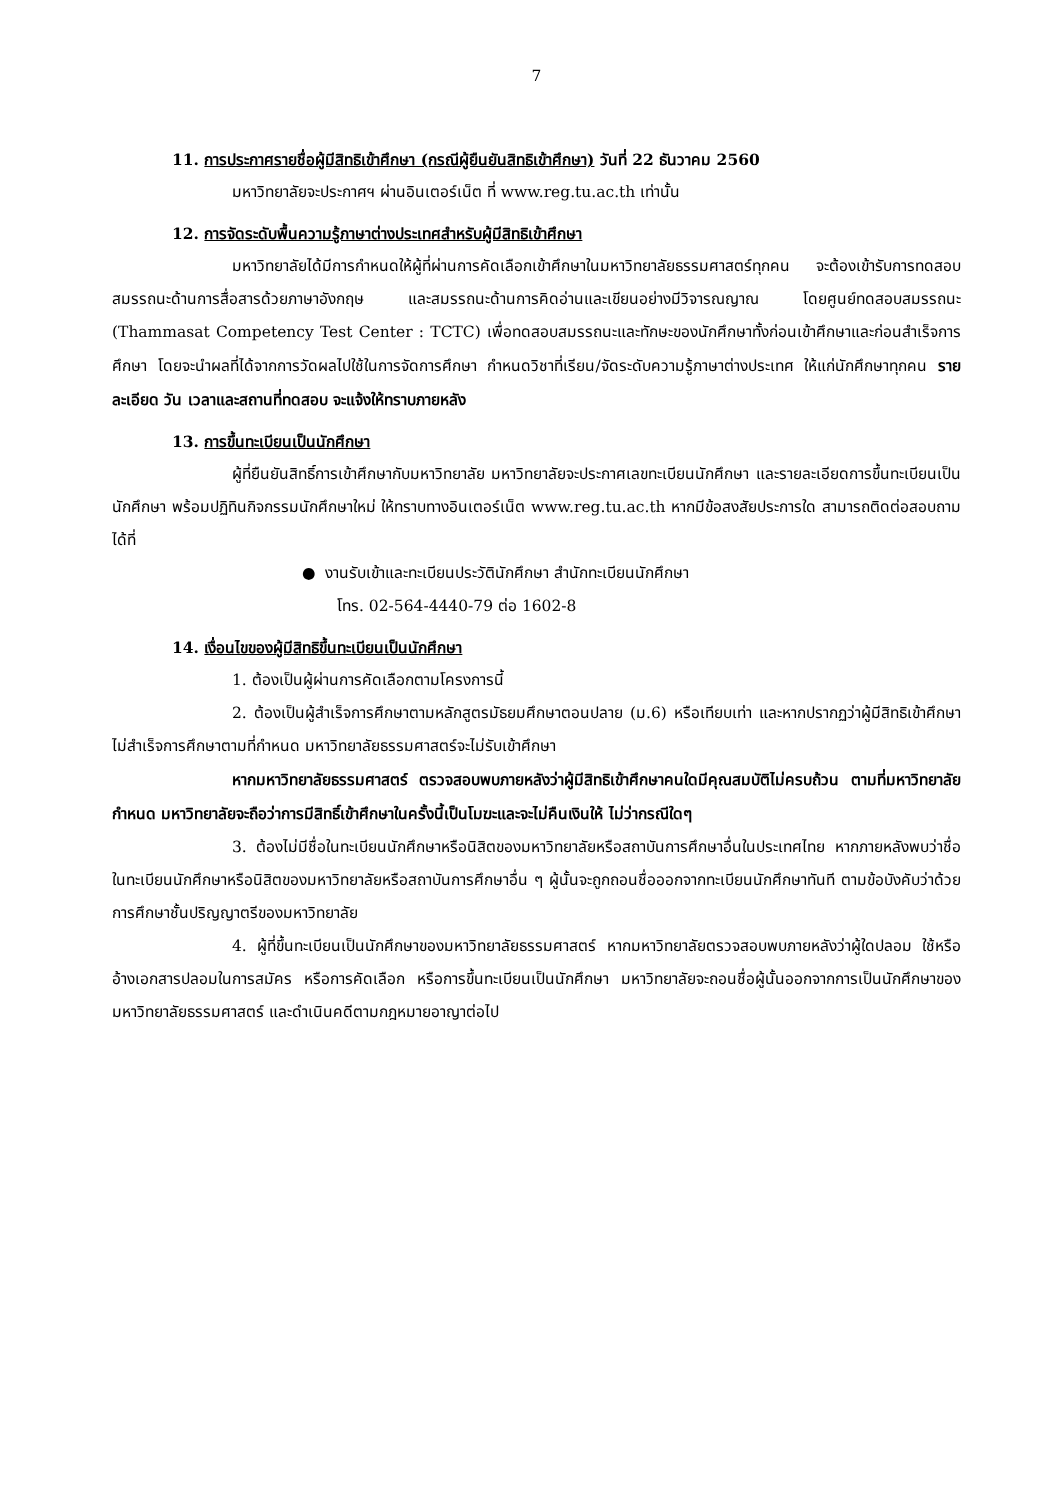7
11. การประกาศรายชื่อผู้มีสิทธิเข้าศึกษา (กรณีผู้ยืนยันสิทธิเข้าศึกษา) วันที่ 22 ธันวาคม 2560
มหาวิทยาลัยจะประกาศฯ ผ่านอินเตอร์เน็ต ที่ www.reg.tu.ac.th เท่านั้น
12. การจัดระดับพื้นความรู้ภาษาต่างประเทศสำหรับผู้มีสิทธิเข้าศึกษา
มหาวิทยาลัยได้มีการกำหนดให้ผู้ที่ผ่านการคัดเลือกเข้าศึกษาในมหาวิทยาลัยธรรมศาสตร์ทุกคน จะต้องเข้ารับการทดสอบสมรรถนะด้านการสื่อสารด้วยภาษาอังกฤษ และสมรรถนะด้านการคิดอ่านและเขียนอย่างมีวิจารณญาณ โดยศูนย์ทดสอบสมรรถนะ (Thammasat Competency Test Center : TCTC) เพื่อทดสอบสมรรถนะและทักษะของนักศึกษาทั้งก่อนเข้าศึกษาและก่อนสำเร็จการศึกษา โดยจะนำผลที่ได้จากการวัดผลไปใช้ในการจัดการศึกษา กำหนดวิชาที่เรียน/จัดระดับความรู้ภาษาต่างประเทศ ให้แก่นักศึกษาทุกคน รายละเอียด วัน เวลาและสถานที่ทดสอบ จะแจ้งให้ทราบภายหลัง
13. การขึ้นทะเบียนเป็นนักศึกษา
ผู้ที่ยืนยันสิทธิ์การเข้าศึกษากับมหาวิทยาลัย มหาวิทยาลัยจะประกาศเลขทะเบียนนักศึกษา และรายละเอียดการขึ้นทะเบียนเป็นนักศึกษา พร้อมปฏิทินกิจกรรมนักศึกษาใหม่ ให้ทราบทางอินเตอร์เน็ต www.reg.tu.ac.th หากมีข้อสงสัยประการใด สามารถติดต่อสอบถามได้ที่
● งานรับเข้าและทะเบียนประวัตินักศึกษา สำนักทะเบียนนักศึกษา
โทร. 02-564-4440-79 ต่อ 1602-8
14. เงื่อนไขของผู้มีสิทธิขึ้นทะเบียนเป็นนักศึกษา
1. ต้องเป็นผู้ผ่านการคัดเลือกตามโครงการนี้
2. ต้องเป็นผู้สำเร็จการศึกษาตามหลักสูตรมัธยมศึกษาตอนปลาย (ม.6) หรือเทียบเท่า และหากปรากฏว่าผู้มีสิทธิเข้าศึกษาไม่สำเร็จการศึกษาตามที่กำหนด มหาวิทยาลัยธรรมศาสตร์จะไม่รับเข้าศึกษา
หากมหาวิทยาลัยธรรมศาสตร์ ตรวจสอบพบภายหลังว่าผู้มีสิทธิเข้าศึกษาคนใดมีคุณสมบัติไม่ครบถ้วน ตามที่มหาวิทยาลัยกำหนด มหาวิทยาลัยจะถือว่าการมีสิทธิ์เข้าศึกษาในครั้งนี้เป็นโมฆะและจะไม่คืนเงินให้ ไม่ว่ากรณีใดๆ
3. ต้องไม่มีชื่อในทะเบียนนักศึกษาหรือนิสิตของมหาวิทยาลัยหรือสถาบันการศึกษาอื่นในประเทศไทย หากภายหลังพบว่าชื่อในทะเบียนนักศึกษาหรือนิสิตของมหาวิทยาลัยหรือสถาบันการศึกษาอื่น ๆ ผู้นั้นจะถูกถอนชื่อออกจากทะเบียนนักศึกษาทันที ตามข้อบังคับว่าด้วยการศึกษาชั้นปริญญาตรีของมหาวิทยาลัย
4. ผู้ที่ขึ้นทะเบียนเป็นนักศึกษาของมหาวิทยาลัยธรรมศาสตร์ หากมหาวิทยาลัยตรวจสอบพบภายหลังว่าผู้ใดปลอม ใช้หรืออ้างเอกสารปลอมในการสมัคร หรือการคัดเลือก หรือการขึ้นทะเบียนเป็นนักศึกษา มหาวิทยาลัยจะถอนชื่อผู้นั้นออกจากการเป็นนักศึกษาของมหาวิทยาลัยธรรมศาสตร์ และดำเนินคดีตามกฎหมายอาญาต่อไป